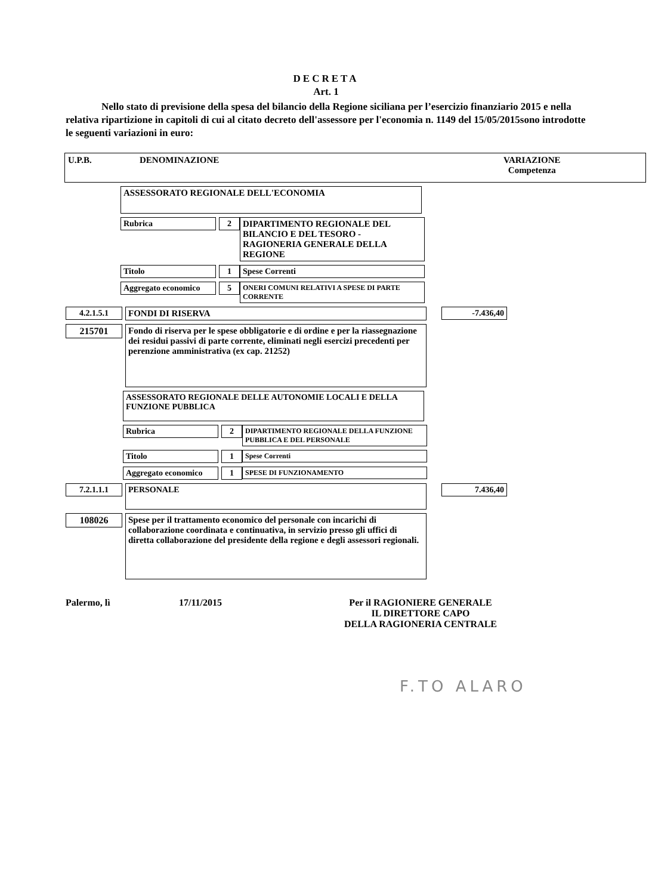DECRETA
Art. 1
Nello stato di previsione della spesa del bilancio della Regione siciliana per l’esercizio finanziario 2015 e nella relativa ripartizione in capitoli di cui al citato decreto dell'assessore per l'economia n. 1149 del 15/05/2015sono introdotte le seguenti variazioni in euro:
U.P.B. DENOMINAZIONE VARIAZIONE
Competenza
ASSESSORATO REGIONALE DELL'ECONOMIA
Rubrica 2 DIPARTIMENTO REGIONALE DEL BILANCIO E DEL TESORO - RAGIONERIA GENERALE DELLA REGIONE
Titolo 1 Spese Correnti
Aggregato economico
5
ONERI COMUNI RELATIVI A SPESE DI PARTE CORRENTE
4.2.1.5.1 FONDI DI RISERVA -7.436,40
215701
Fondo di riserva per le spese obbligatorie e di ordine e per la riassegnazione dei residui passivi di parte corrente, eliminati negli esercizi precedenti per perenzione amministrativa (ex cap. 21252)
ASSESSORATO REGIONALE DELLE AUTONOMIE LOCALI E DELLA FUNZIONE PUBBLICA
Rubrica 2
DIPARTIMENTO REGIONALE DELLA FUNZIONE PUBBLICA E DEL PERSONALE
Titolo 1
Spese Correnti
Aggregato economico
1
SPESE DI FUNZIONAMENTO
7.2.1.1.1
PERSONALE
7.436,40
108026
Spese per il trattamento economico del personale con incarichi di collaborazione coordinata e continuativa, in servizio presso gli uffici di diretta collaborazione del presidente della regione e degli assessori regionali.
Palermo, lì 17/11/2015 Per il RAGIONIERE GENERALE
IL DIRETTORE CAPO
DELLA RAGIONERIA CENTRALE
F.TO ALARO